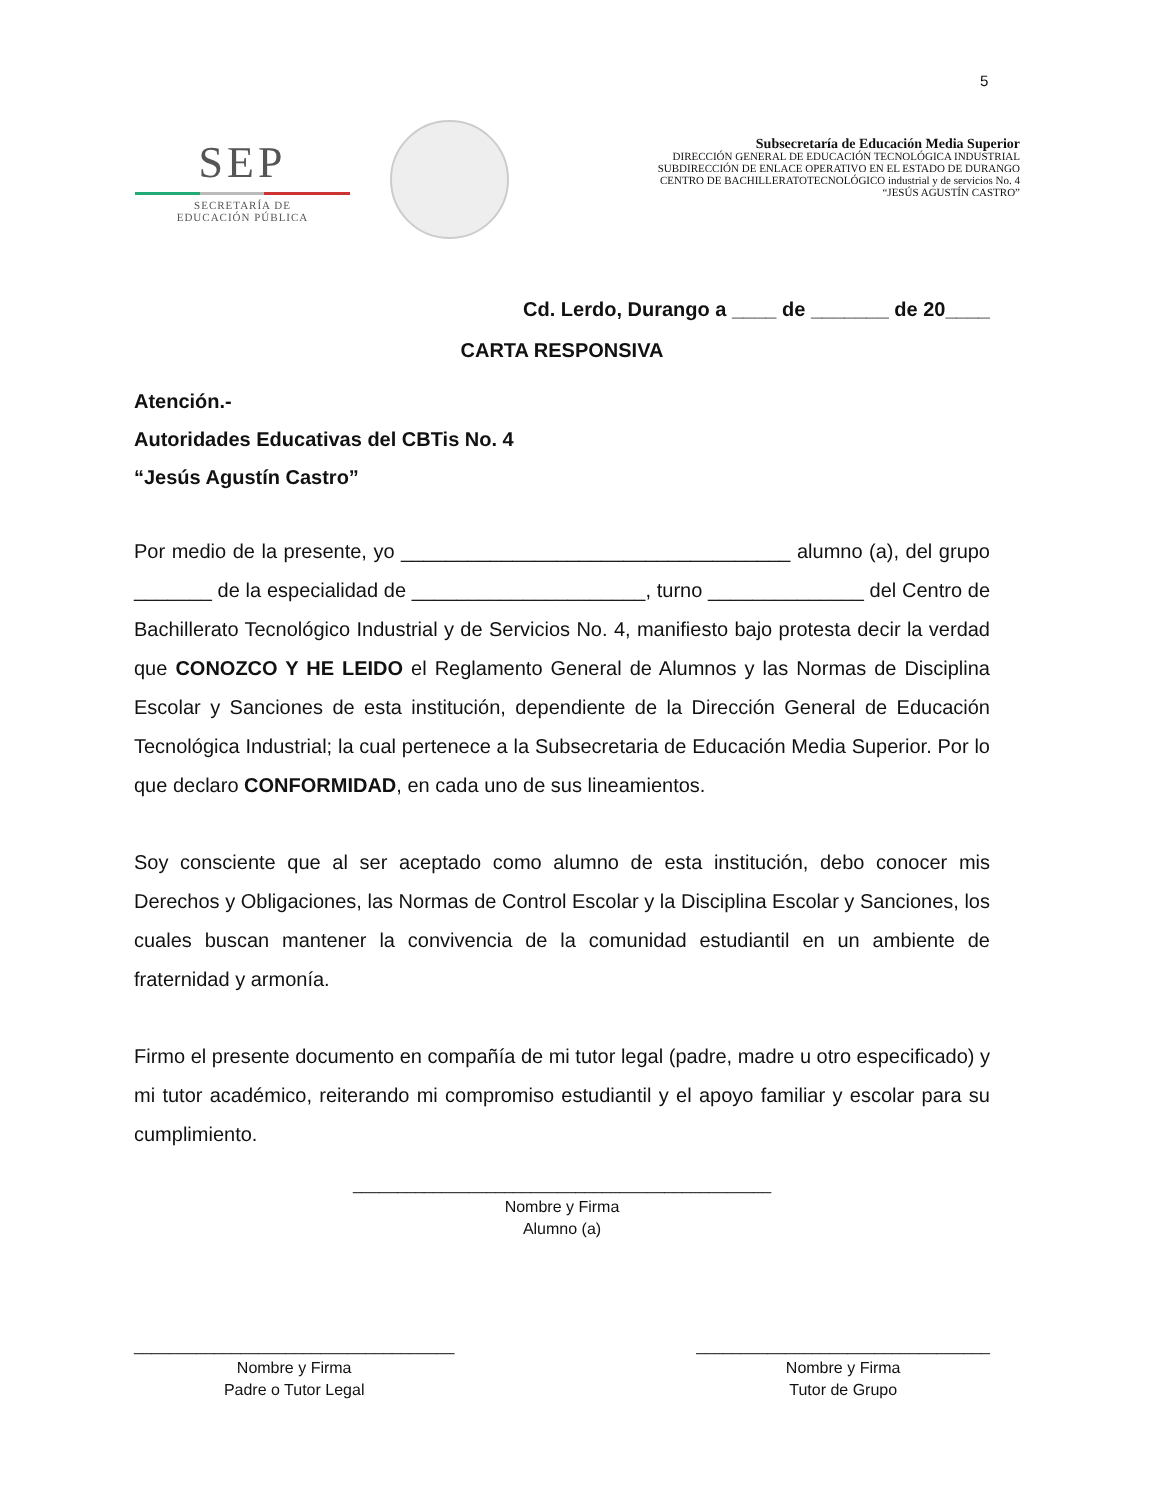5
SEP
SECRETARÍA DE
EDUCACIÓN PÚBLICA
Subsecretaría de Educación Media Superior
DIRECCIÓN GENERAL DE EDUCACIÓN TECNOLÓGICA INDUSTRIAL
SUBDIRECCIÓN DE ENLACE OPERATIVO EN EL ESTADO DE DURANGO
CENTRO DE BACHILLERATOTECNOLÓGICO industrial y de servicios No. 4
“JESÚS AGUSTÍN CASTRO”
Cd. Lerdo, Durango a ____ de _______ de 20____
CARTA RESPONSIVA
Atención.-
Autoridades Educativas del CBTis No. 4
“Jesús Agustín Castro”
Por medio de la presente, yo ___________________________________ alumno (a), del grupo _______ de la especialidad de _____________________, turno ______________ del Centro de Bachillerato Tecnológico Industrial y de Servicios No. 4, manifiesto bajo protesta decir la verdad que CONOZCO Y HE LEIDO el Reglamento General de Alumnos y las Normas de Disciplina Escolar y Sanciones de esta institución, dependiente de la Dirección General de Educación Tecnológica Industrial; la cual pertenece a la Subsecretaria de Educación Media Superior. Por lo que declaro CONFORMIDAD, en cada uno de sus lineamientos.
Soy consciente que al ser aceptado como alumno de esta institución, debo conocer mis Derechos y Obligaciones, las Normas de Control Escolar y la Disciplina Escolar y Sanciones, los cuales buscan mantener la convivencia de la comunidad estudiantil en un ambiente de fraternidad y armonía.
Firmo el presente documento en compañía de mi tutor legal (padre, madre u otro especificado) y mi tutor académico, reiterando mi compromiso estudiantil y el apoyo familiar y escolar para su cumplimiento.
_______________________________________________
Nombre y Firma
Alumno (a)
____________________________________
Nombre y Firma
Padre o Tutor Legal
_________________________________
Nombre y Firma
Tutor de Grupo